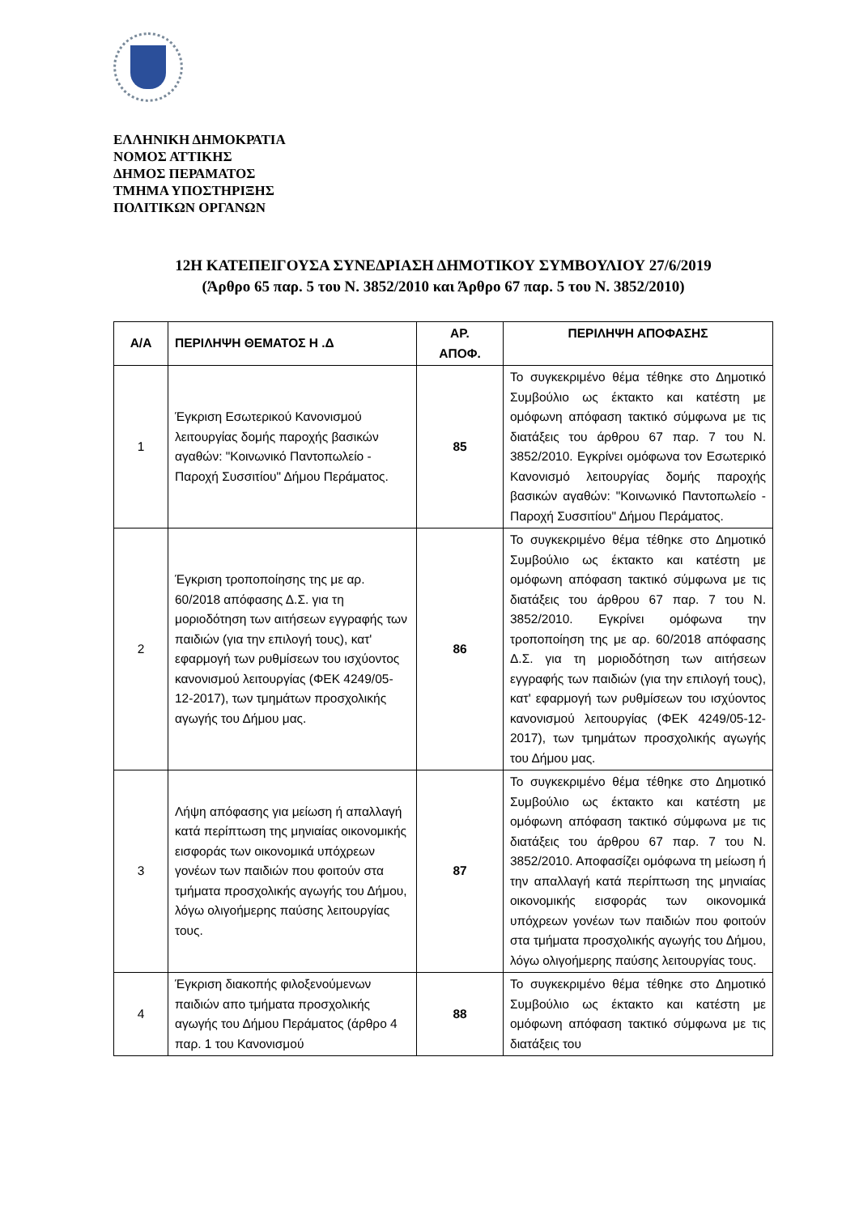ΕΛΛΗΝΙΚΗ ΔΗΜΟΚΡΑΤΙΑ
ΝΟΜΟΣ ΑΤΤΙΚΗΣ
ΔΗΜΟΣ ΠΕΡΑΜΑΤΟΣ
ΤΜΗΜΑ ΥΠΟΣΤΗΡΙΞΗΣ
ΠΟΛΙΤΙΚΩΝ ΟΡΓΑΝΩΝ
12Η ΚΑΤΕΠΕΙΓΟΥΣΑ ΣΥΝΕΔΡΙΑΣΗ ΔΗΜΟΤΙΚΟΥ ΣΥΜΒΟΥΛΙΟΥ 27/6/2019
(Άρθρο 65 παρ. 5 του Ν. 3852/2010 και Άρθρο 67 παρ. 5 του Ν. 3852/2010)
| Α/Α | ΠΕΡΙΛΗΨΗ ΘΕΜΑΤΟΣ Η .Δ | ΑΡ. ΑΠΟΦ. | ΠΕΡΙΛΗΨΗ ΑΠΟΦΑΣΗΣ |
| --- | --- | --- | --- |
| 1 | Έγκριση Εσωτερικού Κανονισμού λειτουργίας δομής παροχής βασικών αγαθών: "Κοινωνικό Παντοπωλείο - Παροχή Συσσιτίου" Δήμου Περάματος. | 85 | Το συγκεκριμένο θέμα τέθηκε στο Δημοτικό Συμβούλιο ως έκτακτο και κατέστη με ομόφωνη απόφαση τακτικό σύμφωνα με τις διατάξεις του άρθρου 67 παρ. 7 του Ν. 3852/2010. Εγκρίνει ομόφωνα τον Εσωτερικό Κανονισμό λειτουργίας δομής παροχής βασικών αγαθών: "Κοινωνικό Παντοπωλείο - Παροχή Συσσιτίου" Δήμου Περάματος. |
| 2 | Έγκριση τροποποίησης της με αρ. 60/2018 απόφασης Δ.Σ. για τη μοριοδότηση των αιτήσεων εγγραφής των παιδιών (για την επιλογή τους), κατ' εφαρμογή των ρυθμίσεων του ισχύοντος κανονισμού λειτουργίας (ΦΕΚ 4249/05-12-2017), των τμημάτων προσχολικής αγωγής του Δήμου μας. | 86 | Το συγκεκριμένο θέμα τέθηκε στο Δημοτικό Συμβούλιο ως έκτακτο και κατέστη με ομόφωνη απόφαση τακτικό σύμφωνα με τις διατάξεις του άρθρου 67 παρ. 7 του Ν. 3852/2010. Εγκρίνει ομόφωνα την τροποποίηση της με αρ. 60/2018 απόφασης Δ.Σ. για τη μοριοδότηση των αιτήσεων εγγραφής των παιδιών (για την επιλογή τους), κατ' εφαρμογή των ρυθμίσεων του ισχύοντος κανονισμού λειτουργίας (ΦΕΚ 4249/05-12-2017), των τμημάτων προσχολικής αγωγής του Δήμου μας. |
| 3 | Λήψη απόφασης για μείωση ή απαλλαγή κατά περίπτωση της μηνιαίας οικονομικής εισφοράς των οικονομικά υπόχρεων γονέων των παιδιών που φοιτούν στα τμήματα προσχολικής αγωγής του Δήμου, λόγω ολιγοήμερης παύσης λειτουργίας τους. | 87 | Το συγκεκριμένο θέμα τέθηκε στο Δημοτικό Συμβούλιο ως έκτακτο και κατέστη με ομόφωνη απόφαση τακτικό σύμφωνα με τις διατάξεις του άρθρου 67 παρ. 7 του Ν. 3852/2010. Αποφασίζει ομόφωνα τη μείωση ή την απαλλαγή κατά περίπτωση της μηνιαίας οικονομικής εισφοράς των οικονομικά υπόχρεων γονέων των παιδιών που φοιτούν στα τμήματα προσχολικής αγωγής του Δήμου, λόγω ολιγοήμερης παύσης λειτουργίας τους. |
| 4 | Έγκριση διακοπής φιλοξενούμενων παιδιών απο τμήματα προσχολικής αγωγής του Δήμου Περάματος (άρθρο 4 παρ. 1 του Κανονισμού | 88 | Το συγκεκριμένο θέμα τέθηκε στο Δημοτικό Συμβούλιο ως έκτακτο και κατέστη με ομόφωνη απόφαση τακτικό σύμφωνα με τις διατάξεις του |